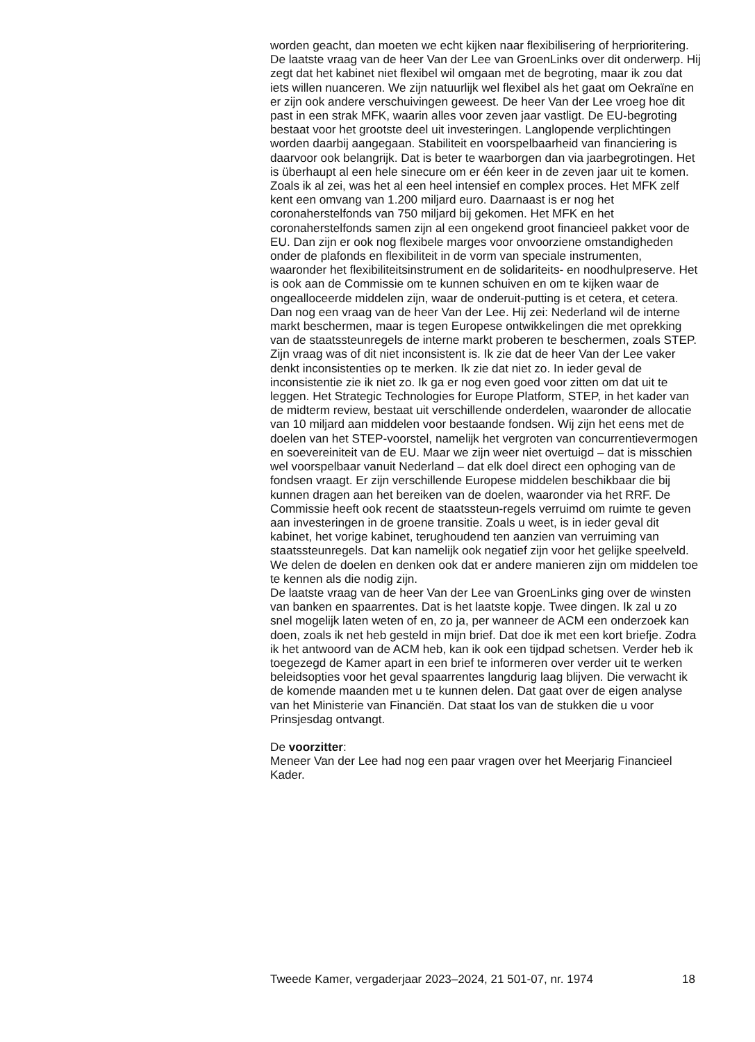worden geacht, dan moeten we echt kijken naar flexibilisering of herprioritering.
De laatste vraag van de heer Van der Lee van GroenLinks over dit onderwerp. Hij zegt dat het kabinet niet flexibel wil omgaan met de begroting, maar ik zou dat iets willen nuanceren. We zijn natuurlijk wel flexibel als het gaat om Oekraïne en er zijn ook andere verschuivingen geweest. De heer Van der Lee vroeg hoe dit past in een strak MFK, waarin alles voor zeven jaar vastligt. De EU-begroting bestaat voor het grootste deel uit investeringen. Langlopende verplichtingen worden daarbij aangegaan. Stabiliteit en voorspelbaarheid van financiering is daarvoor ook belangrijk. Dat is beter te waarborgen dan via jaarbegrotingen. Het is überhaupt al een hele sinecure om er één keer in de zeven jaar uit te komen. Zoals ik al zei, was het al een heel intensief en complex proces. Het MFK zelf kent een omvang van 1.200 miljard euro. Daarnaast is er nog het coronaherstelfonds van 750 miljard bij gekomen. Het MFK en het coronaherstelfonds samen zijn al een ongekend groot financieel pakket voor de EU. Dan zijn er ook nog flexibele marges voor onvoorziene omstandigheden onder de plafonds en flexibiliteit in de vorm van speciale instrumenten, waaronder het flexibiliteitsinstrument en de solidariteits- en noodhulpreserve. Het is ook aan de Commissie om te kunnen schuiven en om te kijken waar de ongealloceerde middelen zijn, waar de onderuit-putting is et cetera, et cetera.
Dan nog een vraag van de heer Van der Lee. Hij zei: Nederland wil de interne markt beschermen, maar is tegen Europese ontwikkelingen die met oprekking van de staatssteunregels de interne markt proberen te beschermen, zoals STEP. Zijn vraag was of dit niet inconsistent is. Ik zie dat de heer Van der Lee vaker denkt inconsistenties op te merken. Ik zie dat niet zo. In ieder geval de inconsistentie zie ik niet zo. Ik ga er nog even goed voor zitten om dat uit te leggen. Het Strategic Technologies for Europe Platform, STEP, in het kader van de midterm review, bestaat uit verschillende onderdelen, waaronder de allocatie van 10 miljard aan middelen voor bestaande fondsen. Wij zijn het eens met de doelen van het STEP-voorstel, namelijk het vergroten van concurrentievermogen en soevereiniteit van de EU. Maar we zijn weer niet overtuigd – dat is misschien wel voorspelbaar vanuit Nederland – dat elk doel direct een ophoging van de fondsen vraagt. Er zijn verschillende Europese middelen beschikbaar die bij kunnen dragen aan het bereiken van de doelen, waaronder via het RRF. De Commissie heeft ook recent de staatssteun-regels verruimd om ruimte te geven aan investeringen in de groene transitie. Zoals u weet, is in ieder geval dit kabinet, het vorige kabinet, terughoudend ten aanzien van verruiming van staatssteunregels. Dat kan namelijk ook negatief zijn voor het gelijke speelveld. We delen de doelen en denken ook dat er andere manieren zijn om middelen toe te kennen als die nodig zijn.
De laatste vraag van de heer Van der Lee van GroenLinks ging over de winsten van banken en spaarrentes. Dat is het laatste kopje. Twee dingen. Ik zal u zo snel mogelijk laten weten of en, zo ja, per wanneer de ACM een onderzoek kan doen, zoals ik net heb gesteld in mijn brief. Dat doe ik met een kort briefje. Zodra ik het antwoord van de ACM heb, kan ik ook een tijdpad schetsen. Verder heb ik toegezegd de Kamer apart in een brief te informeren over verder uit te werken beleidsopties voor het geval spaarrentes langdurig laag blijven. Die verwacht ik de komende maanden met u te kunnen delen. Dat gaat over de eigen analyse van het Ministerie van Financiën. Dat staat los van de stukken die u voor Prinsjesdag ontvangt.
De voorzitter:
Meneer Van der Lee had nog een paar vragen over het Meerjarig Financieel Kader.
Tweede Kamer, vergaderjaar 2023–2024, 21 501-07, nr. 1974 18